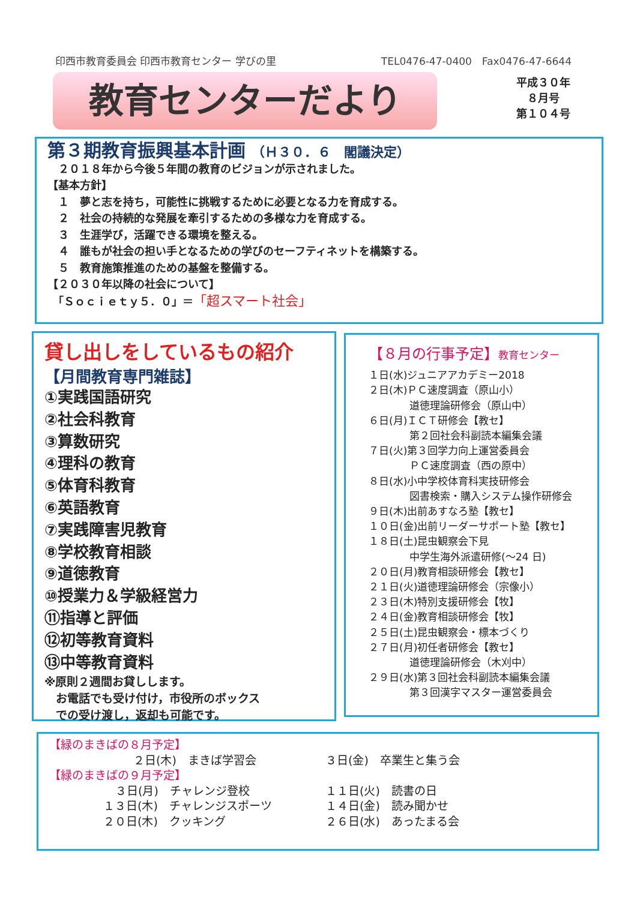印西市教育委員会 印西市教育センター 学びの里 TEL0476-47-0400　Fax0476-47-6644
教育センターだより
平成３０年
８月号
第１０４号
第３期教育振興基本計画 （Ｈ３０．６　閣議決定）
　２０１８年から今後５年間の教育のビジョンが示されました。
【基本方針】
　１　夢と志を持ち，可能性に挑戦するために必要となる力を育成する。
　２　社会の持続的な発展を牽引するための多様な力を育成する。
　３　生涯学び，活躍できる環境を整える。
　４　誰もが社会の担い手となるための学びのセーフティネットを構築する。
　５　教育施策推進のための基盤を整備する。
【２０３０年以降の社会について】
　「Ｓｏｃｉｅｔｙ５．０」＝「超スマート社会」
貸し出しをしているもの紹介
【月間教育専門雑誌】
①実践国語研究
②社会科教育
③算数研究
④理科の教育
⑤体育科教育
⑥英語教育
⑦実践障害児教育
⑧学校教育相談
⑨道徳教育
⑩授業力＆学級経営力
⑪指導と評価
⑫初等教育資料
⑬中等教育資料
※原則２週間お貸しします。
　お電話でも受け付け，市役所のボックス
　での受け渡し，返却も可能です。
【８月の行事予定】教育センター
１日(水)ジュニアアカデミー2018
２日(木)ＰＣ速度調査（原山小）
　　　　道徳理論研修会（原山中）
６日(月)ＩＣＴ研修会【教セ】
　　　　第２回社会科副読本編集会議
７日(火)第３回学力向上運営委員会
　　　　ＰＣ速度調査（西の原中）
８日(水)小中学校体育科実技研修会
　　　　図書検索・購入システム操作研修会
９日(木)出前あすなろ塾【教セ】
１０日(金)出前リーダーサポート塾【教セ】
１８日(土)昆虫観察会下見
　　　　中学生海外派遣研修(～24 日)
２０日(月)教育相談研修会【教セ】
２１日(火)道徳理論研修会（宗像小）
２３日(木)特別支援研修会【牧】
２４日(金)教育相談研修会【牧】
２５日(土)昆虫観察会・標本づくり
２７日(月)初任者研修会【教セ】
　　　　道徳理論研修会（木刈中）
２９日(水)第３回社会科副読本編集会議
　　　　第３回漢字マスター運営委員会
【緑のまきばの８月予定】
２日(木)　まきば学習会 ３日(金)　卒業生と集う会
【緑のまきばの９月予定】
３日(月)　チャレンジ登校 １１日(火)　読書の日
１３日(木)　チャレンジスポーツ １４日(金)　読み聞かせ
２０日(木)　クッキング ２６日(水)　あったまる会